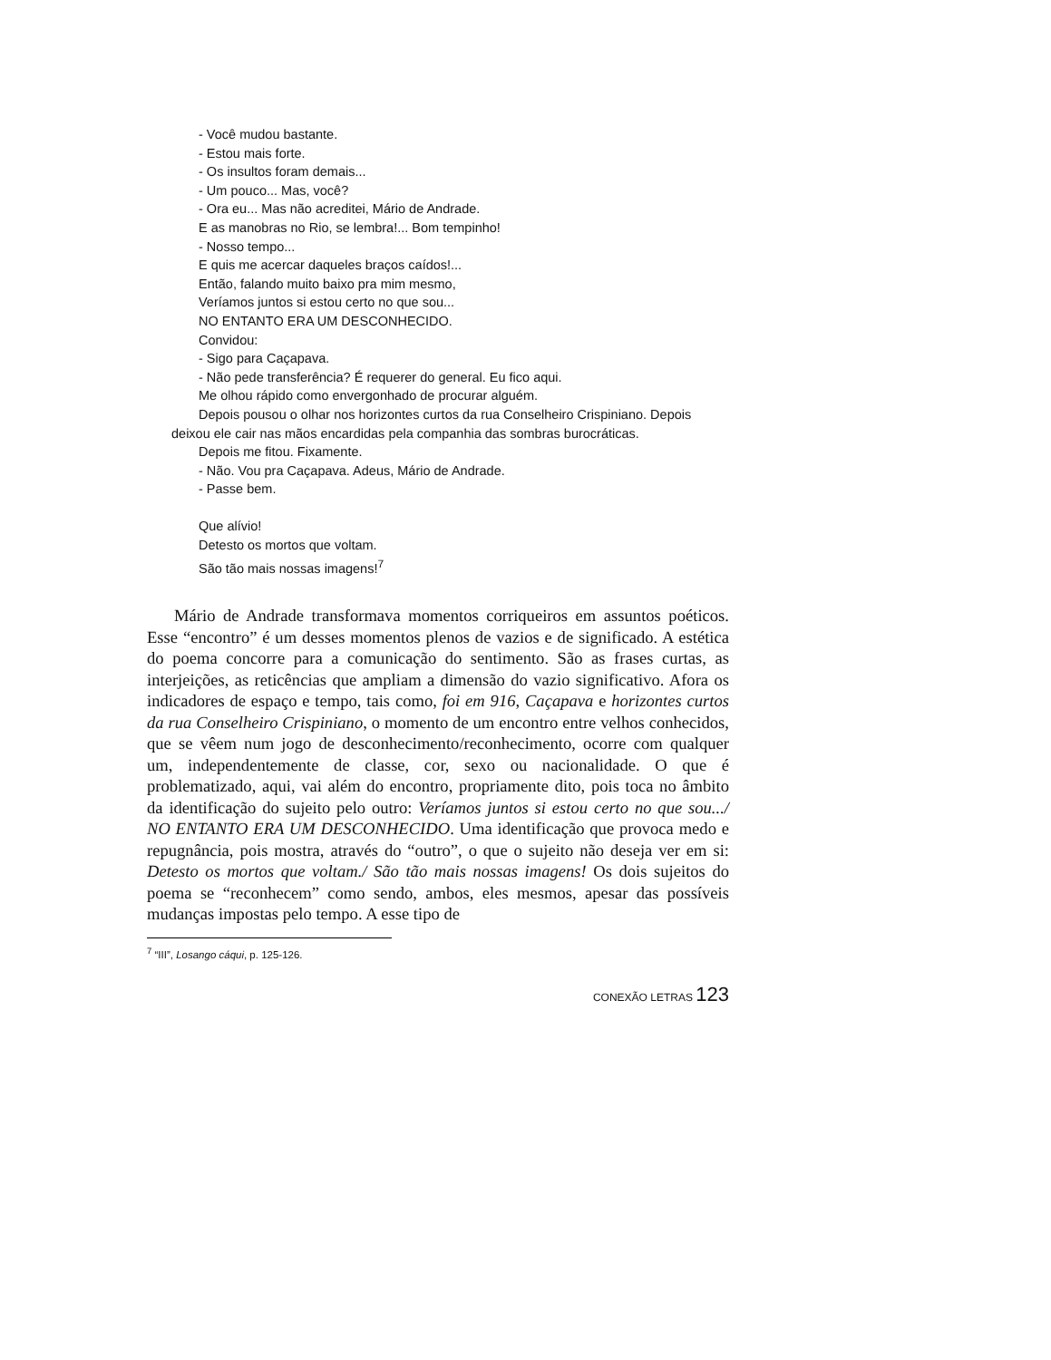- Você mudou bastante.
- Estou mais forte.
- Os insultos foram demais...
- Um pouco... Mas, você?
- Ora eu... Mas não acreditei, Mário de Andrade.
E as manobras no Rio, se lembra!... Bom tempinho!
- Nosso tempo...
E quis me acercar daqueles braços caídos!...
Então, falando muito baixo pra mim mesmo,
Veríamos juntos si estou certo no que sou...
NO ENTANTO ERA UM DESCONHECIDO.
Convidou:
- Sigo para Caçapava.
- Não pede transferência? É requerer do general. Eu fico aqui.
Me olhou rápido como envergonhado de procurar alguém.
Depois pousou o olhar nos horizontes curtos da rua Conselheiro Crispiniano. Depois deixou ele cair nas mãos encardidas pela companhia das sombras burocráticas.
Depois me fitou. Fixamente.
- Não. Vou pra Caçapava. Adeus, Mário de Andrade.
- Passe bem.
Que alívio!
Detesto os mortos que voltam.
São tão mais nossas imagens!<sup>7</sup>
Mário de Andrade transformava momentos corriqueiros em assuntos poéticos. Esse “encontro” é um desses momentos plenos de vazios e de significado. A estética do poema concorre para a comunicação do sentimento. São as frases curtas, as interjeições, as reticências que ampliam a dimensão do vazio significativo. Afora os indicadores de espaço e tempo, tais como, foi em 916, Caçapava e horizontes curtos da rua Conselheiro Crispiniano, o momento de um encontro entre velhos conhecidos, que se vêem num jogo de desconhecimento/reconhecimento, ocorre com qualquer um, independentemente de classe, cor, sexo ou nacionalidade. O que é problematizado, aqui, vai além do encontro, propriamente dito, pois toca no âmbito da identificação do sujeito pelo outro: Veríamos juntos si estou certo no que sou.../ NO ENTANTO ERA UM DESCONHECIDO. Uma identificação que provoca medo e repugnância, pois mostra, através do “outro”, o que o sujeito não deseja ver em si: Detesto os mortos que voltam./ São tão mais nossas imagens! Os dois sujeitos do poema se “reconhecem” como sendo, ambos, eles mesmos, apesar das possíveis mudanças impostas pelo tempo. A esse tipo de
<sup>7</sup> “III”, Losango cáqui, p. 125-126.
CONEXÃO LETRAS 123